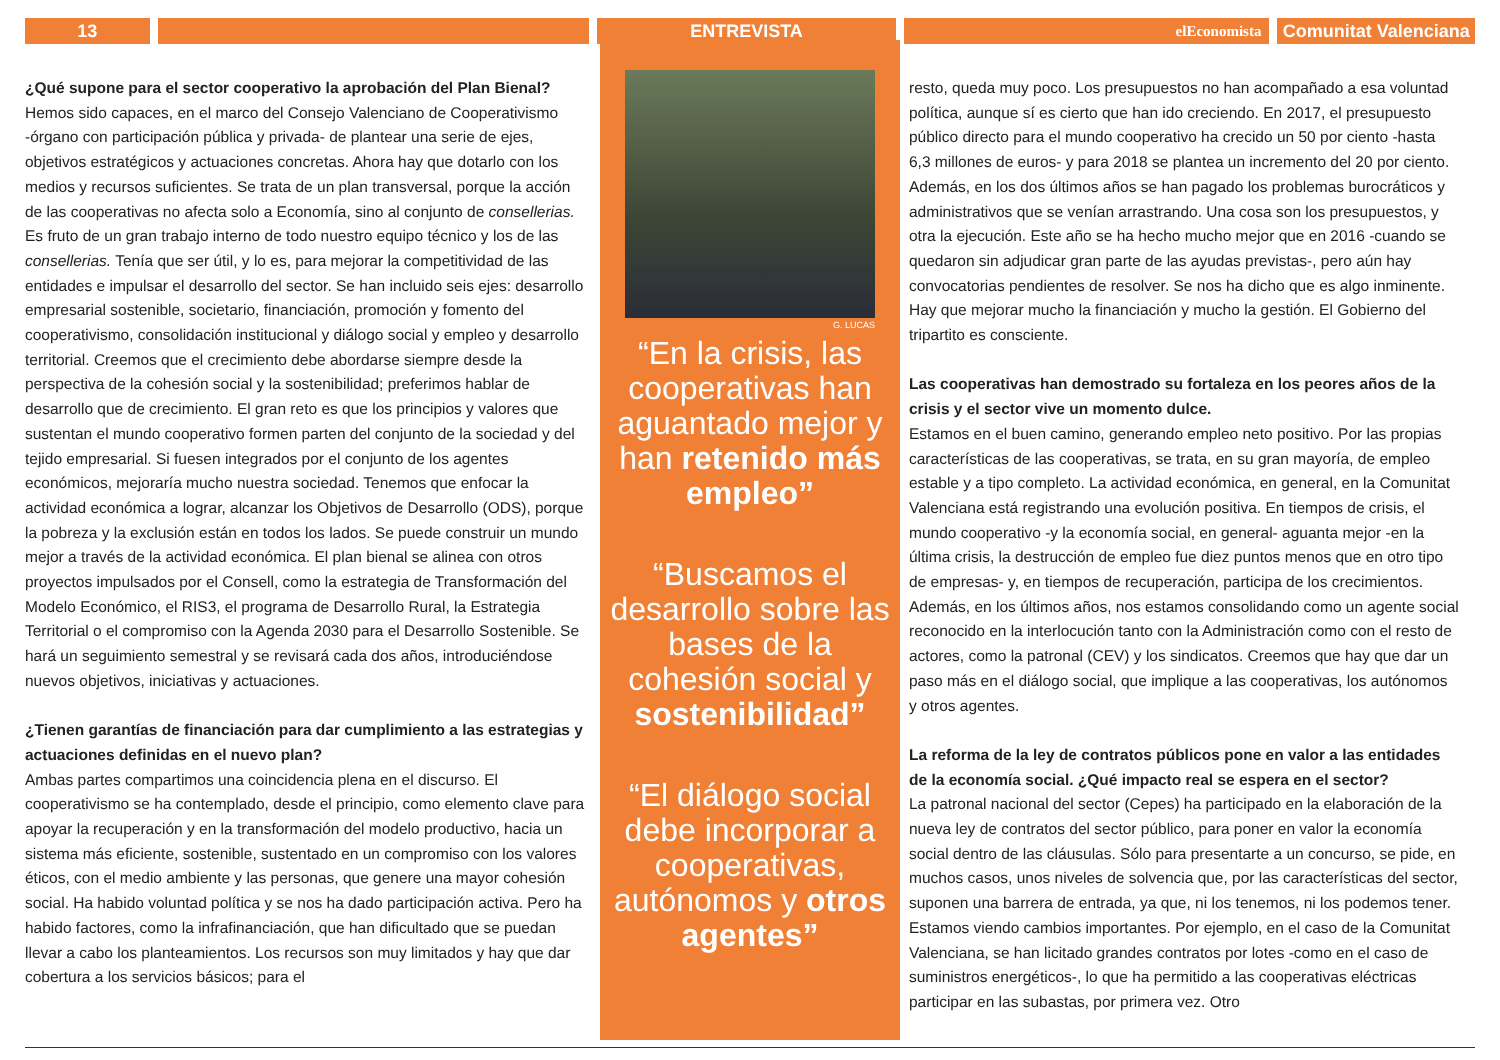13 ENTREVISTA
elEconomista
Comunitat Valenciana
¿Qué supone para el sector cooperativo la aprobación del Plan Bienal?
Hemos sido capaces, en el marco del Consejo Valenciano de Cooperativismo -órgano con participación pública y privada- de plantear una serie de ejes, objetivos estratégicos y actuaciones concretas. Ahora hay que dotarlo con los medios y recursos suficientes. Se trata de un plan transversal, porque la acción de las cooperativas no afecta solo a Economía, sino al conjunto de consellerias. Es fruto de un gran trabajo interno de todo nuestro equipo técnico y los de las consellerias. Tenía que ser útil, y lo es, para mejorar la competitividad de las entidades e impulsar el desarrollo del sector. Se han incluido seis ejes: desarrollo empresarial sostenible, societario, financiación, promoción y fomento del cooperativismo, consolidación institucional y diálogo social y empleo y desarrollo territorial. Creemos que el crecimiento debe abordarse siempre desde la perspectiva de la cohesión social y la sostenibilidad; preferimos hablar de desarrollo que de crecimiento. El gran reto es que los principios y valores que sustentan el mundo cooperativo formen parten del conjunto de la sociedad y del tejido empresarial. Si fuesen integrados por el conjunto de los agentes económicos, mejoraría mucho nuestra sociedad. Tenemos que enfocar la actividad económica a lograr, alcanzar los Objetivos de Desarrollo (ODS), porque la pobreza y la exclusión están en todos los lados. Se puede construir un mundo mejor a través de la actividad económica. El plan bienal se alinea con otros proyectos impulsados por el Consell, como la estrategia de Transformación del Modelo Económico, el RIS3, el programa de Desarrollo Rural, la Estrategia Territorial o el compromiso con la Agenda 2030 para el Desarrollo Sostenible. Se hará un seguimiento semestral y se revisará cada dos años, introduciéndose nuevos objetivos, iniciativas y actuaciones.
¿Tienen garantías de financiación para dar cumplimiento a las estrategias y actuaciones definidas en el nuevo plan?
Ambas partes compartimos una coincidencia plena en el discurso. El cooperativismo se ha contemplado, desde el principio, como elemento clave para apoyar la recuperación y en la transformación del modelo productivo, hacia un sistema más eficiente, sostenible, sustentado en un compromiso con los valores éticos, con el medio ambiente y las personas, que genere una mayor cohesión social. Ha habido voluntad política y se nos ha dado participación activa. Pero ha habido factores, como la infrafinanciación, que han dificultado que se puedan llevar a cabo los planteamientos. Los recursos son muy limitados y hay que dar cobertura a los servicios básicos; para el
G. LUCAS
“En la crisis, las cooperativas han aguantado mejor y han retenido más empleo”
“Buscamos el desarrollo sobre las bases de la cohesión social y sostenibilidad”
“El diálogo social debe incorporar a cooperativas, autónomos y otros agentes”
resto, queda muy poco. Los presupuestos no han acompañado a esa voluntad política, aunque sí es cierto que han ido creciendo. En 2017, el presupuesto público directo para el mundo cooperativo ha crecido un 50 por ciento -hasta 6,3 millones de euros- y para 2018 se plantea un incremento del 20 por ciento. Además, en los dos últimos años se han pagado los problemas burocráticos y administrativos que se venían arrastrando. Una cosa son los presupuestos, y otra la ejecución. Este año se ha hecho mucho mejor que en 2016 -cuando se quedaron sin adjudicar gran parte de las ayudas previstas-, pero aún hay convocatorias pendientes de resolver. Se nos ha dicho que es algo inminente. Hay que mejorar mucho la financiación y mucho la gestión. El Gobierno del tripartito es consciente.
Las cooperativas han demostrado su fortaleza en los peores años de la crisis y el sector vive un momento dulce.
Estamos en el buen camino, generando empleo neto positivo. Por las propias características de las cooperativas, se trata, en su gran mayoría, de empleo estable y a tipo completo. La actividad económica, en general, en la Comunitat Valenciana está registrando una evolución positiva. En tiempos de crisis, el mundo cooperativo -y la economía social, en general- aguanta mejor -en la última crisis, la destrucción de empleo fue diez puntos menos que en otro tipo de empresas- y, en tiempos de recuperación, participa de los crecimientos. Además, en los últimos años, nos estamos consolidando como un agente social reconocido en la interlocución tanto con la Administración como con el resto de actores, como la patronal (CEV) y los sindicatos. Creemos que hay que dar un paso más en el diálogo social, que implique a las cooperativas, los autónomos y otros agentes.
La reforma de la ley de contratos públicos pone en valor a las entidades de la economía social. ¿Qué impacto real se espera en el sector?
La patronal nacional del sector (Cepes) ha participado en la elaboración de la nueva ley de contratos del sector público, para poner en valor la economía social dentro de las cláusulas. Sólo para presentarte a un concurso, se pide, en muchos casos, unos niveles de solvencia que, por las características del sector, suponen una barrera de entrada, ya que, ni los tenemos, ni los podemos tener. Estamos viendo cambios importantes. Por ejemplo, en el caso de la Comunitat Valenciana, se han licitado grandes contratos por lotes -como en el caso de suministros energéticos-, lo que ha permitido a las cooperativas eléctricas participar en las subastas, por primera vez. Otro